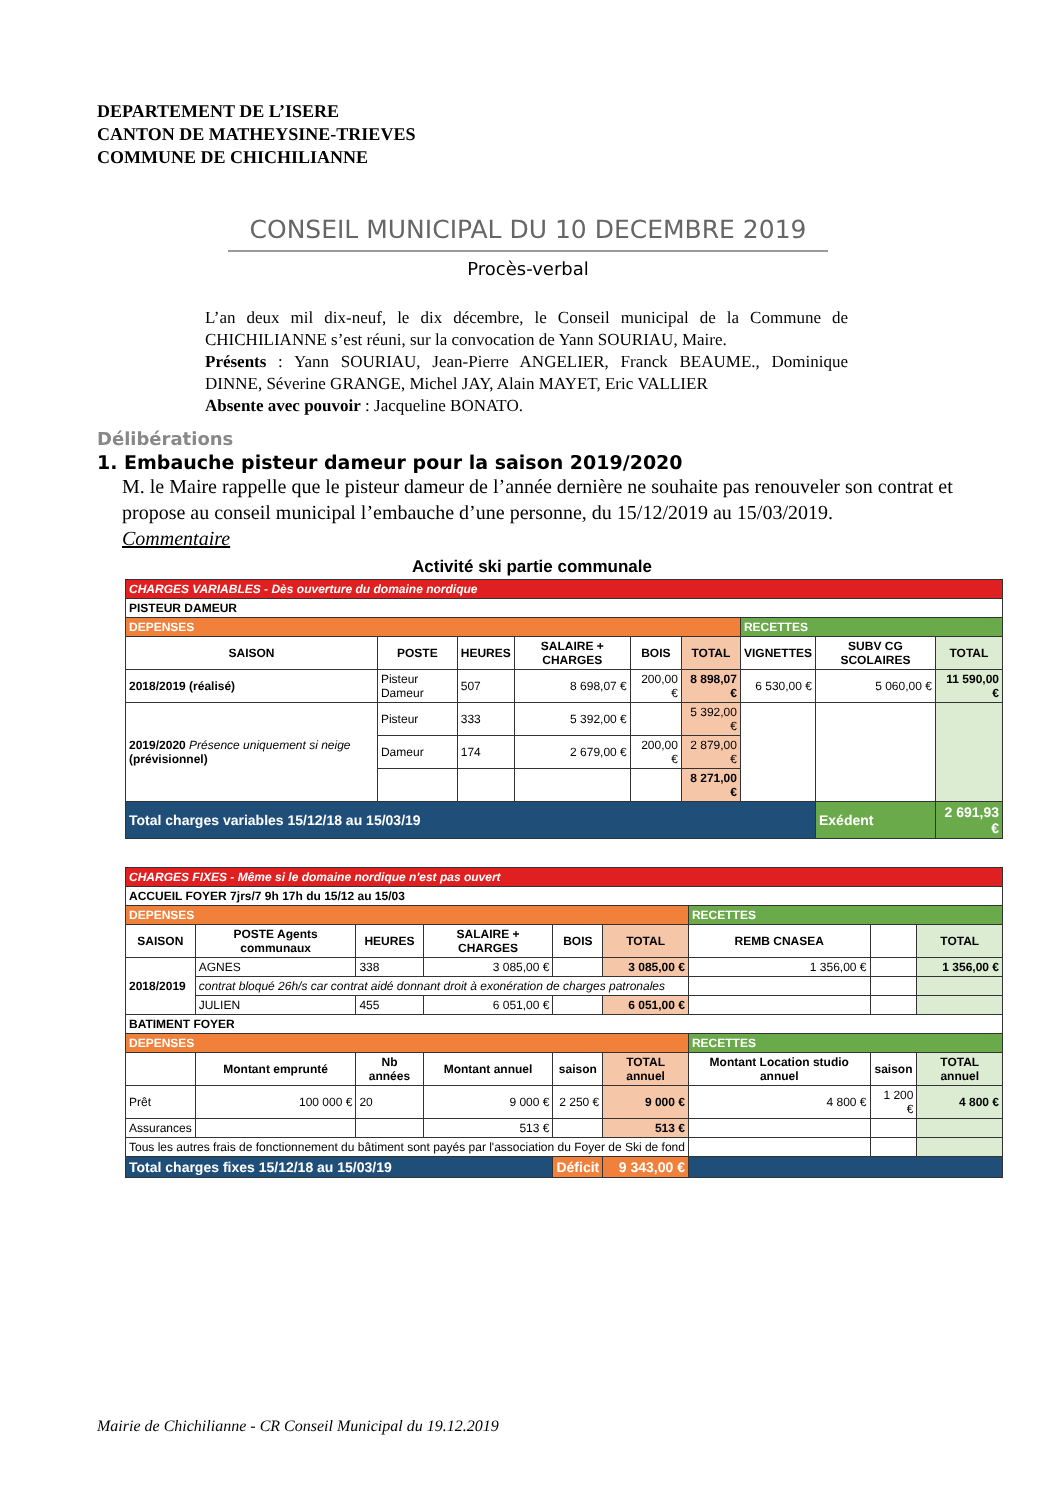DEPARTEMENT DE L’ISERE
CANTON DE MATHEYSINE-TRIEVES
COMMUNE DE CHICHILIANNE
CONSEIL MUNICIPAL DU 10 DECEMBRE 2019
Procès-verbal
L’an deux mil dix-neuf, le dix décembre, le Conseil municipal de la Commune de CHICHILIANNE s’est réuni, sur la convocation de Yann SOURIAU, Maire.
Présents : Yann SOURIAU, Jean-Pierre ANGELIER, Franck BEAUME., Dominique DINNE, Séverine GRANGE, Michel JAY, Alain MAYET, Eric VALLIER
Absente avec pouvoir : Jacqueline BONATO.
Délibérations
1. Embauche pisteur dameur pour la saison 2019/2020
M. le Maire rappelle que le pisteur dameur de l’année dernière ne souhaite pas renouveler son contrat et propose au conseil municipal l’embauche d’une personne, du 15/12/2019 au 15/03/2019.
Commentaire
Activité ski partie communale
| CHARGES VARIABLES - Dès ouverture du domaine nordique | | | | | | | | |
| PISTEUR DAMEUR | | | | | | | | |
| DEPENSES | | | | | | RECETTES | | |
| SAISON | POSTE | HEURES | SALAIRE + CHARGES | BOIS | TOTAL | VIGNETTES | SUBV CG SCOLAIRES | TOTAL |
| 2018/2019 (réalisé) | Pisteur Dameur | 507 | 8 698,07 € | 200,00 € | 8 898,07 € | 6 530,00 € | 5 060,00 € | 11 590,00 € |
| 2019/2020 Présence uniquement si neige (prévisionnel) | Pisteur | 333 | 5 392,00 € | | 5 392,00 € | | | |
| | Dameur | 174 | 2 679,00 € | 200,00 € | 2 879,00 € | | | |
| | | | | | 8 271,00 € | | | |
| Total charges variables 15/12/18 au 15/03/19 | | | | | | | Exédent | 2 691,93 € |
| CHARGES FIXES - Même si le domaine nordique n'est pas ouvert | | | | | | | | |
| ACCUEIL FOYER 7jrs/7 9h 17h du 15/12 au 15/03 | | | | | | | | |
| DEPENSES | | | | | | RECETTES | | |
| SAISON | POSTE Agents communaux | HEURES | SALAIRE + CHARGES | BOIS | TOTAL | REMB CNASEA | | TOTAL |
| 2018/2019 | AGNES | 338 | 3 085,00 € | | 3 085,00 € | 1 356,00 € | | 1 356,00 € |
| | contrat bloqué 26h/s car contrat aidé donnant droit à exonération de charges patronales | | | | | | | |
| | JULIEN | 455 | 6 051,00 € | | 6 051,00 € | | | |
| BATIMENT FOYER | | | | | | | | |
| DEPENSES | | | | | | RECETTES | | |
| | Montant emprunté | Nb années | Montant annuel | saison | TOTAL annuel | Montant Location studio annuel | saison | TOTAL annuel |
| Prêt | 100 000 € | 20 | 9 000 € | 2 250 € | 9 000 € | 4 800 € | 1 200 € | 4 800 € |
| Assurances | | | 513 € | | 513 € | | | |
| Tous les autres frais de fonctionnement du bâtiment sont payés par l'association du Foyer de Ski de fond | | | | | | | | |
| Total charges fixes 15/12/18 au 15/03/19 | | | | Déficit | 9 343,00 € | | | |
Mairie de Chichilianne - CR Conseil Municipal du 19.12.2019